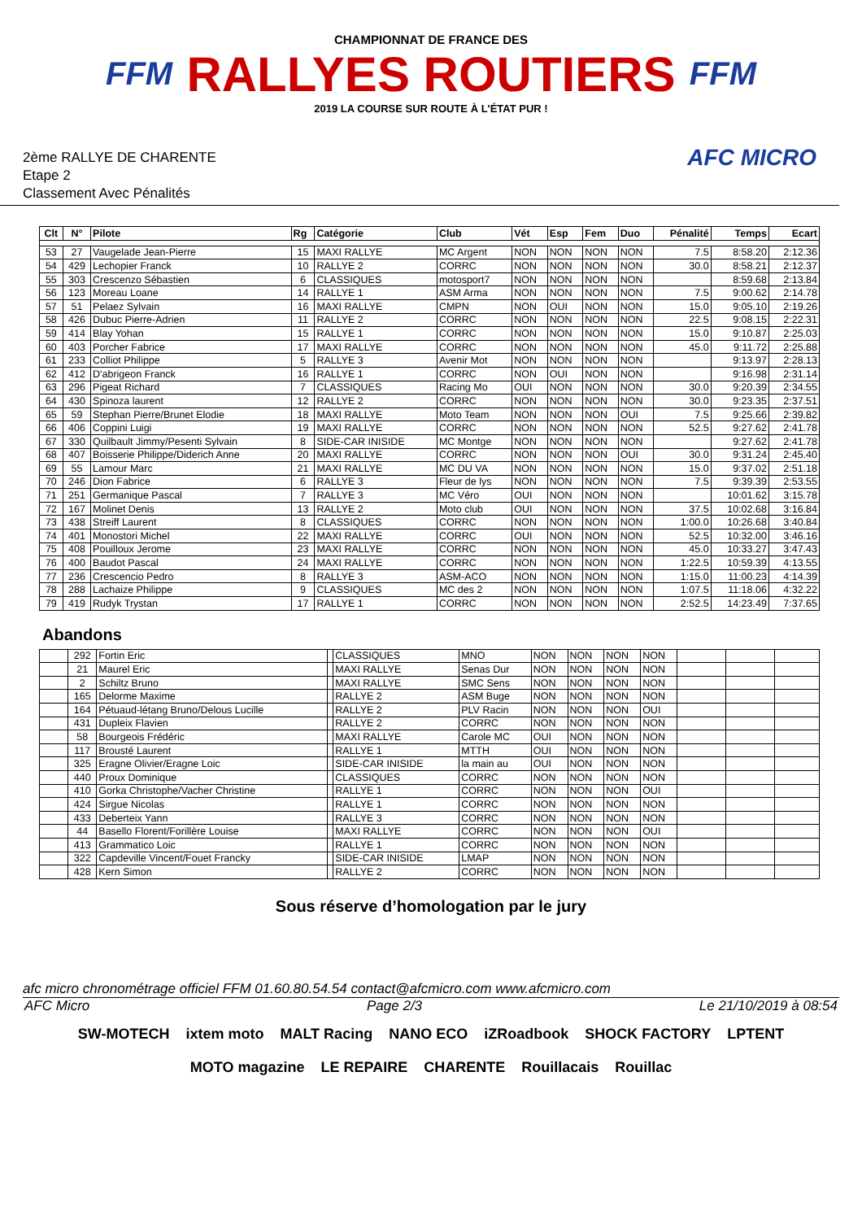FFM
CHAMPIONNAT DE FRANCE DES
RALLYES ROUTIERS
2019 LA COURSE SUR ROUTE À L'ÉTAT PUR !
FFM
2ème RALLYE DE CHARENTE
Etape 2
Classement Avec Pénalités
AFC MICRO
| Clt | N° | Pilote | Rg | Catégorie | Club | Vét | Esp | Fem | Duo | Pénalité | Temps | Ecart |
| --- | --- | --- | --- | --- | --- | --- | --- | --- | --- | --- | --- | --- |
| 53 | 27 | Vaugelade Jean-Pierre | 15 | MAXI RALLYE | MC Argent | NON | NON | NON | NON | 7.5 | 8:58.20 | 2:12.36 |
| 54 | 429 | Lechopier Franck | 10 | RALLYE 2 | CORRC | NON | NON | NON | NON | 30.0 | 8:58.21 | 2:12.37 |
| 55 | 303 | Crescenzo Sébastien | 6 | CLASSIQUES | motosport7 | NON | NON | NON | NON | | 8:59.68 | 2:13.84 |
| 56 | 123 | Moreau Loane | 14 | RALLYE 1 | ASM Arma | NON | NON | NON | NON | 7.5 | 9:00.62 | 2:14.78 |
| 57 | 51 | Pelaez Sylvain | 16 | MAXI RALLYE | CMPN | NON | OUI | NON | NON | 15.0 | 9:05.10 | 2:19.26 |
| 58 | 426 | Dubuc Pierre-Adrien | 11 | RALLYE 2 | CORRC | NON | NON | NON | NON | 22.5 | 9:08.15 | 2:22.31 |
| 59 | 414 | Blay Yohan | 15 | RALLYE 1 | CORRC | NON | NON | NON | NON | 15.0 | 9:10.87 | 2:25.03 |
| 60 | 403 | Porcher Fabrice | 17 | MAXI RALLYE | CORRC | NON | NON | NON | NON | 45.0 | 9:11.72 | 2:25.88 |
| 61 | 233 | Colliot Philippe | 5 | RALLYE 3 | Avenir Mot | NON | NON | NON | NON | | 9:13.97 | 2:28.13 |
| 62 | 412 | D'abrigeon Franck | 16 | RALLYE 1 | CORRC | NON | OUI | NON | NON | | 9:16.98 | 2:31.14 |
| 63 | 296 | Pigeat Richard | 7 | CLASSIQUES | Racing Mo | OUI | NON | NON | NON | 30.0 | 9:20.39 | 2:34.55 |
| 64 | 430 | Spinoza laurent | 12 | RALLYE 2 | CORRC | NON | NON | NON | NON | 30.0 | 9:23.35 | 2:37.51 |
| 65 | 59 | Stephan Pierre/Brunet Elodie | 18 | MAXI RALLYE | Moto Team | NON | NON | NON | OUI | 7.5 | 9:25.66 | 2:39.82 |
| 66 | 406 | Coppini Luigi | 19 | MAXI RALLYE | CORRC | NON | NON | NON | NON | 52.5 | 9:27.62 | 2:41.78 |
| 67 | 330 | Quilbault Jimmy/Pesenti Sylvain | 8 | SIDE-CAR INISIDE | MC Montge | NON | NON | NON | NON | | 9:27.62 | 2:41.78 |
| 68 | 407 | Boisserie Philippe/Diderich Anne | 20 | MAXI RALLYE | CORRC | NON | NON | NON | OUI | 30.0 | 9:31.24 | 2:45.40 |
| 69 | 55 | Lamour Marc | 21 | MAXI RALLYE | MC DU VA | NON | NON | NON | NON | 15.0 | 9:37.02 | 2:51.18 |
| 70 | 246 | Dion Fabrice | 6 | RALLYE 3 | Fleur de lys | NON | NON | NON | NON | 7.5 | 9:39.39 | 2:53.55 |
| 71 | 251 | Germanique Pascal | 7 | RALLYE 3 | MC Véro | OUI | NON | NON | NON | | 10:01.62 | 3:15.78 |
| 72 | 167 | Molinet Denis | 13 | RALLYE 2 | Moto club | OUI | NON | NON | NON | 37.5 | 10:02.68 | 3:16.84 |
| 73 | 438 | Streiff Laurent | 8 | CLASSIQUES | CORRC | NON | NON | NON | NON | 1:00.0 | 10:26.68 | 3:40.84 |
| 74 | 401 | Monostori Michel | 22 | MAXI RALLYE | CORRC | OUI | NON | NON | NON | 52.5 | 10:32.00 | 3:46.16 |
| 75 | 408 | Pouilloux Jerome | 23 | MAXI RALLYE | CORRC | NON | NON | NON | NON | 45.0 | 10:33.27 | 3:47.43 |
| 76 | 400 | Baudot Pascal | 24 | MAXI RALLYE | CORRC | NON | NON | NON | NON | 1:22.5 | 10:59.39 | 4:13.55 |
| 77 | 236 | Crescencio Pedro | 8 | RALLYE 3 | ASM-ACO | NON | NON | NON | NON | 1:15.0 | 11:00.23 | 4:14.39 |
| 78 | 288 | Lachaize Philippe | 9 | CLASSIQUES | MC des 2 | NON | NON | NON | NON | 1:07.5 | 11:18.06 | 4:32.22 |
| 79 | 419 | Rudyk Trystan | 17 | RALLYE 1 | CORRC | NON | NON | NON | NON | 2:52.5 | 14:23.49 | 7:37.65 |
Abandons
| | 292 | Fortin Eric | | CLASSIQUES | MNO | NON | NON | NON | NON | | | |
| | 21 | Maurel Eric | | MAXI RALLYE | Senas Dur | NON | NON | NON | NON | | | |
| | 2 | Schiltz Bruno | | MAXI RALLYE | SMC Sens | NON | NON | NON | NON | | | |
| | 165 | Delorme Maxime | | RALLYE 2 | ASM Buge | NON | NON | NON | NON | | | |
| | 164 | Pétuaud-létang Bruno/Delous Lucille | | RALLYE 2 | PLV Racin | NON | NON | NON | OUI | | | |
| | 431 | Dupleix Flavien | | RALLYE 2 | CORRC | NON | NON | NON | NON | | | |
| | 58 | Bourgeois Frédéric | | MAXI RALLYE | Carole MC | OUI | NON | NON | NON | | | |
| | 117 | Brousté Laurent | | RALLYE 1 | MTTH | OUI | NON | NON | NON | | | |
| | 325 | Eragne Olivier/Eragne Loic | | SIDE-CAR INISIDE | la main au | OUI | NON | NON | NON | | | |
| | 440 | Proux Dominique | | CLASSIQUES | CORRC | NON | NON | NON | NON | | | |
| | 410 | Gorka Christophe/Vacher Christine | | RALLYE 1 | CORRC | NON | NON | NON | OUI | | | |
| | 424 | Sirgue Nicolas | | RALLYE 1 | CORRC | NON | NON | NON | NON | | | |
| | 433 | Deberteix Yann | | RALLYE 3 | CORRC | NON | NON | NON | NON | | | |
| | 44 | Basello Florent/Forillère Louise | | MAXI RALLYE | CORRC | NON | NON | NON | OUI | | | |
| | 413 | Grammatico Loic | | RALLYE 1 | CORRC | NON | NON | NON | NON | | | |
| | 322 | Capdeville Vincent/Fouet Francky | | SIDE-CAR INISIDE | LMAP | NON | NON | NON | NON | | | |
| | 428 | Kern Simon | | RALLYE 2 | CORRC | NON | NON | NON | NON | | | |
Sous réserve d’homologation par le jury
afc micro chronométrage officiel FFM 01.60.80.54.54 contact@afcmicro.com www.afcmicro.com
AFC Micro Page 2/3 Le 21/10/2019 à 08:54
SW-MOTECH ixtem moto MALT Racing NANO ECO iZRoadbook SHOCK FACTORY LPTENT MOTO magazine LE REPAIRE CHARENTE Rouillacais Rouillac